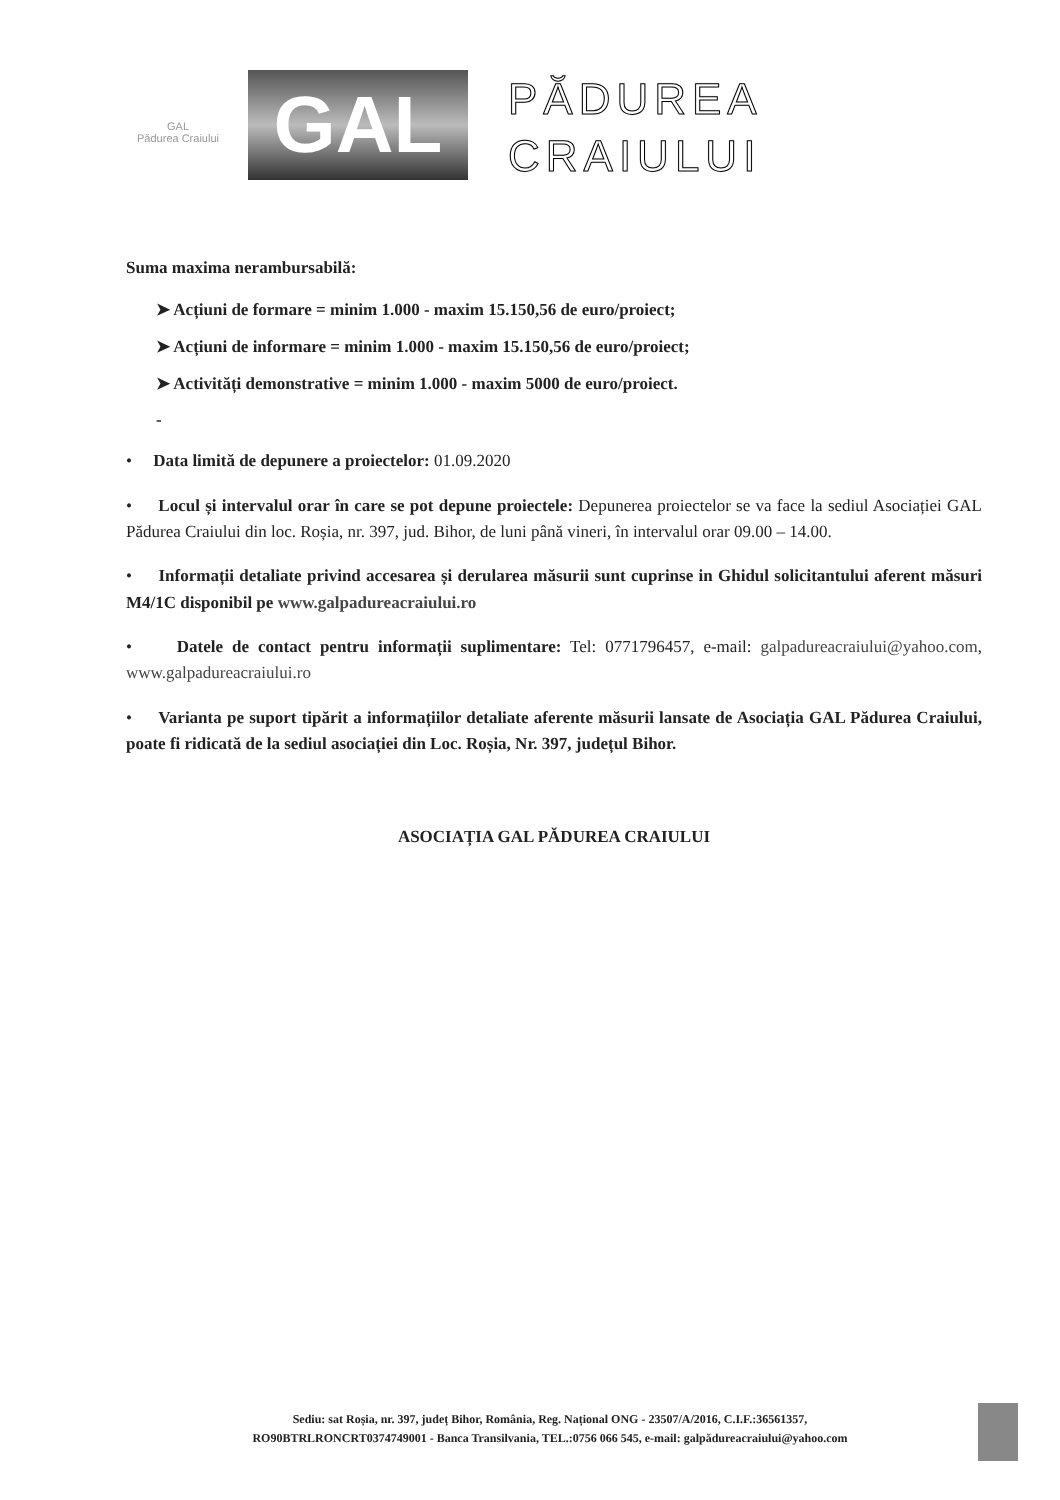GAL
Pădurea Craiului
GAL
PĂDUREA
CRAIULUI
Suma maxima nerambursabilă:
➤ Acțiuni de formare = minim 1.000 - maxim 15.150,56 de euro/proiect;
➤ Acțiuni de informare = minim 1.000 - maxim 15.150,56 de euro/proiect;
➤ Activități demonstrative = minim 1.000 - maxim 5000 de euro/proiect.
-
• Data limită de depunere a proiectelor: 01.09.2020
• Locul și intervalul orar în care se pot depune proiectele: Depunerea proiectelor se va face la sediul Asociației GAL Pădurea Craiului din loc. Roșia, nr. 397, jud. Bihor, de luni până vineri, în intervalul orar 09.00 – 14.00.
• Informații detaliate privind accesarea și derularea măsurii sunt cuprinse in Ghidul solicitantului aferent măsuri M4/1C disponibil pe www.galpadureacraiului.ro
• Datele de contact pentru informații suplimentare: Tel: 0771796457, e-mail: galpadureacraiului@yahoo.com, www.galpadureacraiului.ro
• Varianta pe suport tipărit a informațiilor detaliate aferente măsurii lansate de Asociația GAL Pădurea Craiului, poate fi ridicată de la sediul asociației din Loc. Roșia, Nr. 397, județul Bihor.
ASOCIAȚIA GAL PĂDUREA CRAIULUI
Sediu: sat Roșia, nr. 397, județ Bihor, România, Reg. Național ONG - 23507/A/2016, C.I.F.:36561357,
RO90BTRLRONCRT0374749001 - Banca Transilvania, TEL.:0756 066 545, e-mail: galpădureacraiului@yahoo.com